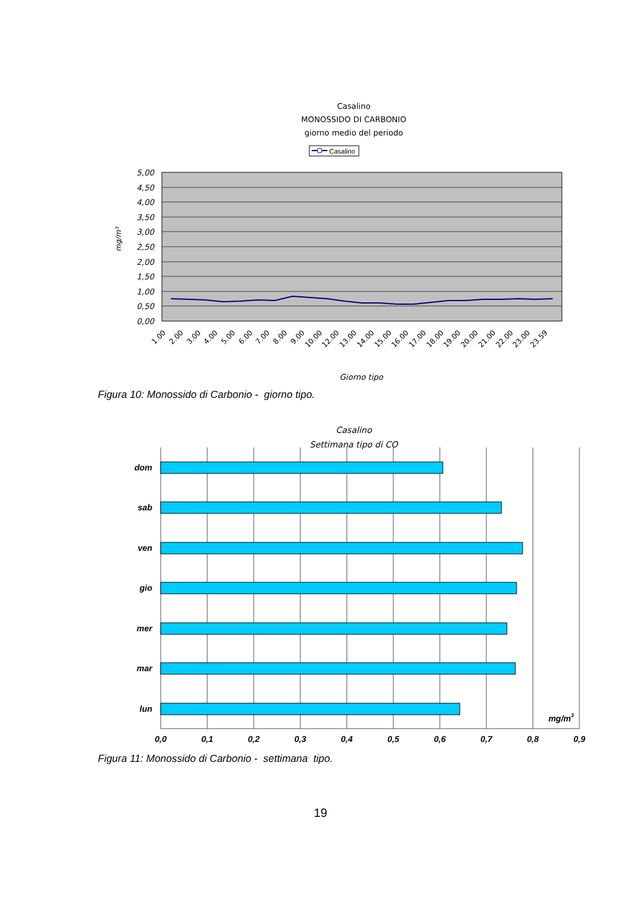Casalino
MONOSSIDO DI CARBONIO
giorno medio del periodo
Casalino
5,00
4,50
4,00
3,50
3,00
2,50
2,00
1,50
1,00
0,50
0,00
mg/m³
1.00
2.00
3.00
4.00
5.00
6.00
7.00
8.00
9.00
10.00
12.00
13.00
14.00
15.00
16.00
17.00
18.00
19.00
20.00
21.00
22.00
23.00
23.59
Giorno tipo
Figura 10: Monossido di Carbonio - giorno tipo.
Casalino
Settimana tipo di CO
dom
sab
ven
gio
mer
mar
lun
mg/m3
0,0
0,1
0,2
0,3
0,4
0,5
0,6
0,7
0,8
0,9
Figura 11: Monossido di Carbonio - settimana tipo.
19